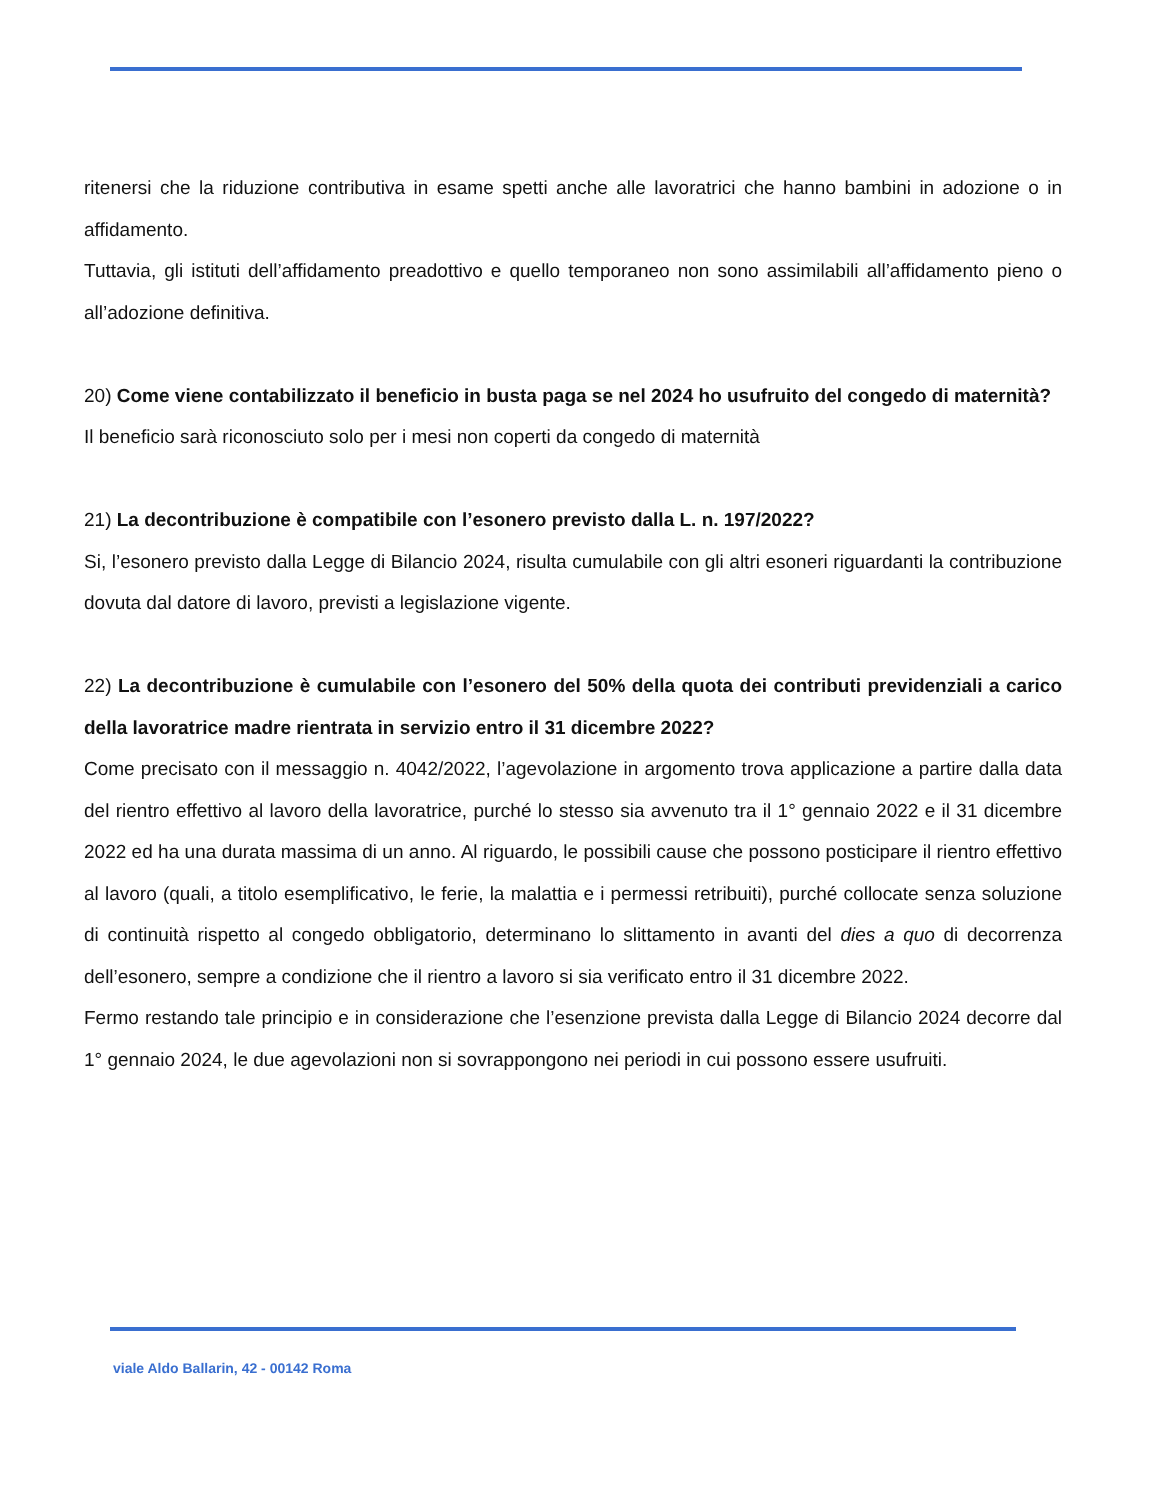ritenersi che la riduzione contributiva in esame spetti anche alle lavoratrici che hanno bambini in adozione o in affidamento.
Tuttavia, gli istituti dell’affidamento preadottivo e quello temporaneo non sono assimilabili all’affidamento pieno o all’adozione definitiva.
20) Come viene contabilizzato il beneficio in busta paga se nel 2024 ho usufruito del congedo di maternità?
Il beneficio sarà riconosciuto solo per i mesi non coperti da congedo di maternità
21) La decontribuzione è compatibile con l’esonero previsto dalla L. n. 197/2022?
Si, l’esonero previsto dalla Legge di Bilancio 2024, risulta cumulabile con gli altri esoneri riguardanti la contribuzione dovuta dal datore di lavoro, previsti a legislazione vigente.
22) La decontribuzione è cumulabile con l’esonero del 50% della quota dei contributi previdenziali a carico della lavoratrice madre rientrata in servizio entro il 31 dicembre 2022?
Come precisato con il messaggio n. 4042/2022, l’agevolazione in argomento trova applicazione a partire dalla data del rientro effettivo al lavoro della lavoratrice, purché lo stesso sia avvenuto tra il 1° gennaio 2022 e il 31 dicembre 2022 ed ha una durata massima di un anno. Al riguardo, le possibili cause che possono posticipare il rientro effettivo al lavoro (quali, a titolo esemplificativo, le ferie, la malattia e i permessi retribuiti), purché collocate senza soluzione di continuità rispetto al congedo obbligatorio, determinano lo slittamento in avanti del dies a quo di decorrenza dell’esonero, sempre a condizione che il rientro a lavoro si sia verificato entro il 31 dicembre 2022.
Fermo restando tale principio e in considerazione che l’esenzione prevista dalla Legge di Bilancio 2024 decorre dal 1° gennaio 2024, le due agevolazioni non si sovrappongono nei periodi in cui possono essere usufruiti.
viale Aldo Ballarin, 42 - 00142 Roma